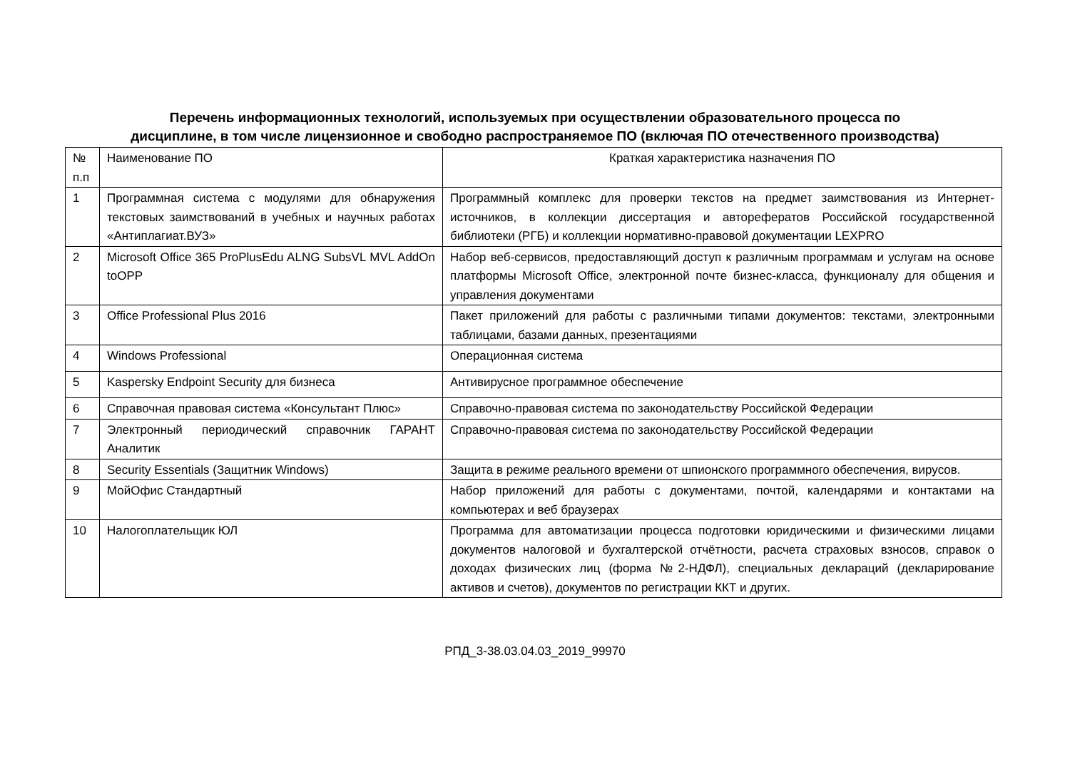Перечень информационных технологий, используемых при осуществлении образовательного процесса по
дисциплине, в том числе лицензионное и свободно распространяемое ПО (включая ПО отечественного производства)
| № п.п | Наименование ПО | Краткая характеристика назначения ПО |
| 1 | Программная система с модулями для обнаружения текстовых заимствований в учебных и научных работах «Антиплагиат.ВУЗ» | Программный комплекс для проверки текстов на предмет заимствования из Интернет-источников, в коллекции диссертация и авторефератов Российской государственной библиотеки (РГБ) и коллекции нормативно-правовой документации LEXPRO |
| 2 | Microsoft Office 365 ProPlusEdu ALNG SubsVL MVL AddOn toOPP | Набор веб-сервисов, предоставляющий доступ к различным программам и услугам на основе платформы Microsoft Office, электронной почте бизнес-класса, функционалу для общения и управления документами |
| 3 | Office Professional Plus 2016 | Пакет приложений для работы с различными типами документов: текстами, электронными таблицами, базами данных, презентациями |
| 4 | Windows Professional | Операционная система |
| 5 | Kaspersky Endpoint Security для бизнеса | Антивирусное программное обеспечение |
| 6 | Справочная правовая система «Консультант Плюс» | Справочно-правовая система по законодательству Российской Федерации |
| 7 | Электронный периодический справочник ГАРАНТ Аналитик | Справочно-правовая система по законодательству Российской Федерации |
| 8 | Security Essentials (Защитник Windows) | Защита в режиме реального времени от шпионского программного обеспечения, вирусов. |
| 9 | МойОфис Стандартный | Набор приложений для работы с документами, почтой, календарями и контактами на компьютерах и веб браузерах |
| 10 | Налогоплательщик ЮЛ | Программа для автоматизации процесса подготовки юридическими и физическими лицами документов налоговой и бухгалтерской отчётности, расчета страховых взносов, справок о доходах физических лиц (форма №2-НДФЛ), специальных деклараций (декларирование активов и счетов), документов по регистрации ККТ и других. |
РПД_3-38.03.04.03_2019_99970